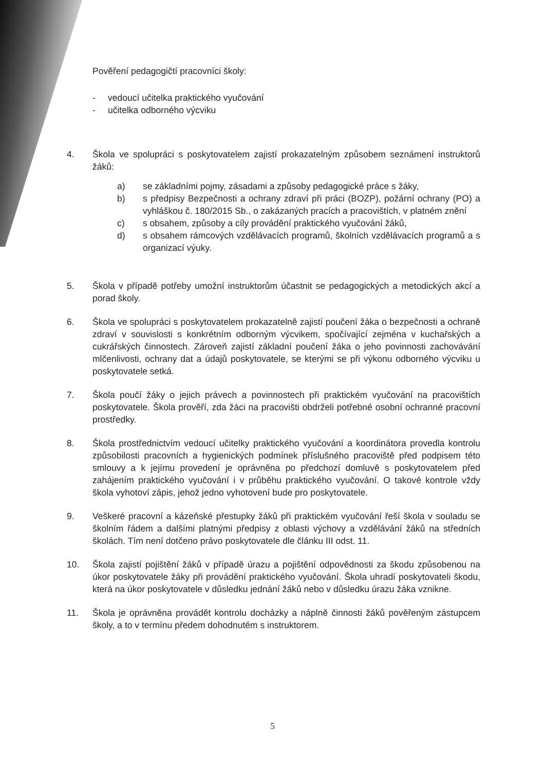Pověření pedagogičtí pracovníci školy:
- vedoucí učitelka praktického vyučování
- učitelka odborného výcviku
4. Škola ve spolupráci s poskytovatelem zajistí prokazatelným způsobem seznámení instruktorů žáků:
a) se základními pojmy, zásadami a způsoby pedagogické práce s žáky,
b) s předpisy Bezpečnosti a ochrany zdraví při práci (BOZP), požární ochrany (PO) a vyhláškou č. 180/2015 Sb., o zakázaných pracích a pracovištích, v platném znění
c) s obsahem, způsoby a cíly provádění praktického vyučování žáků,
d) s obsahem rámcových vzdělávacích programů, školních vzdělávacích programů a s organizací výuky.
5. Škola v případě potřeby umožní instruktorům účastnit se pedagogických a metodických akcí a porad školy.
6. Škola ve spolupráci s poskytovatelem prokazatelně zajistí poučení žáka o bezpečnosti a ochraně zdraví v souvislosti s konkrétním odborným výcvikem, spočívající zejména v kuchařských a cukrářských činnostech. Zároveň zajistí základní poučení žáka o jeho povinnosti zachovávání mlčenlivosti, ochrany dat a údajů poskytovatele, se kterými se při výkonu odborného výcviku u poskytovatele setká.
7. Škola poučí žáky o jejich právech a povinnostech při praktickém vyučování na pracovištích poskytovatele. Škola prověří, zda žáci na pracovišti obdrželi potřebné osobní ochranné pracovní prostředky.
8. Škola prostřednictvím vedoucí učitelky praktického vyučování a koordinátora provedla kontrolu způsobilosti pracovních a hygienických podmínek příslušného pracoviště před podpisem této smlouvy a k jejímu provedení je oprávněna po předchozí domluvě s poskytovatelem před zahájením praktického vyučování i v průběhu praktického vyučování. O takové kontrole vždy škola vyhotoví zápis, jehož jedno vyhotovení bude pro poskytovatele.
9. Veškeré pracovní a kázeňské přestupky žáků při praktickém vyučování řeší škola v souladu se školním řádem a dalšími platnými předpisy z oblasti výchovy a vzdělávání žáků na středních školách. Tím není dotčeno právo poskytovatele dle článku III odst. 11.
10. Škola zajistí pojištění žáků v případě úrazu a pojištění odpovědnosti za škodu způsobenou na úkor poskytovatele žáky při provádění praktického vyučování. Škola uhradí poskytovateli škodu, která na úkor poskytovatele v důsledku jednání žáků nebo v důsledku úrazu žáka vznikne.
11. Škola je oprávněna provádět kontrolu docházky a náplně činnosti žáků pověřeným zástupcem školy, a to v termínu předem dohodnutém s instruktorem.
5